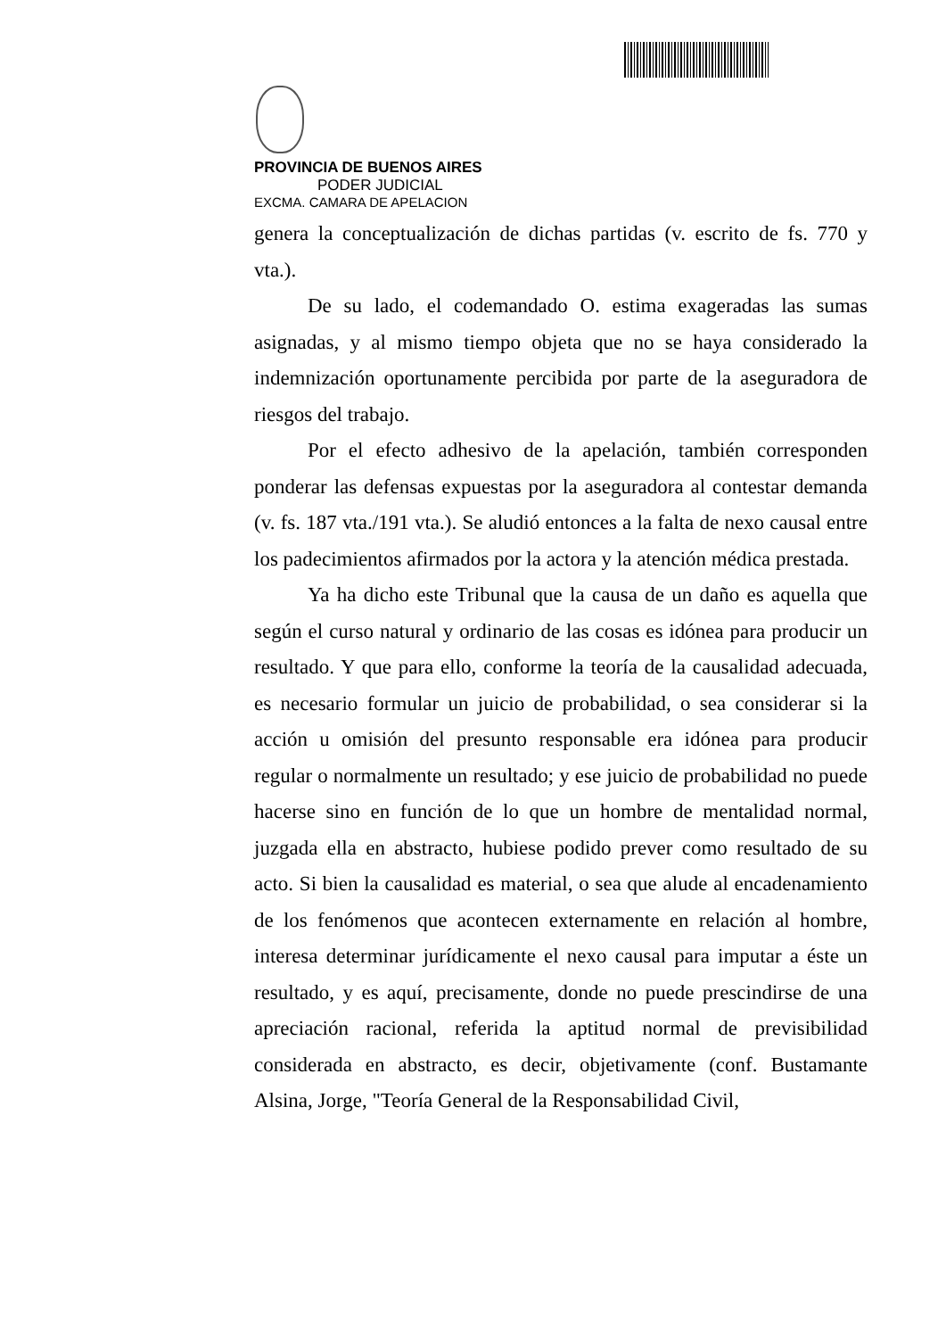PROVINCIA DE BUENOS AIRES
PODER JUDICIAL
EXCMA. CAMARA DE APELACION
genera la conceptualización de dichas partidas (v. escrito de fs. 770 y vta.).
De su lado, el codemandado O. estima exageradas las sumas asignadas, y al mismo tiempo objeta que no se haya considerado la indemnización oportunamente percibida por parte de la aseguradora de riesgos del trabajo.
Por el efecto adhesivo de la apelación, también corresponden ponderar las defensas expuestas por la aseguradora al contestar demanda (v. fs. 187 vta./191 vta.). Se aludió entonces a la falta de nexo causal entre los padecimientos afirmados por la actora y la atención médica prestada.
Ya ha dicho este Tribunal que la causa de un daño es aquella que según el curso natural y ordinario de las cosas es idónea para producir un resultado. Y que para ello, conforme la teoría de la causalidad adecuada, es necesario formular un juicio de probabilidad, o sea considerar si la acción u omisión del presunto responsable era idónea para producir regular o normalmente un resultado; y ese juicio de probabilidad no puede hacerse sino en función de lo que un hombre de mentalidad normal, juzgada ella en abstracto, hubiese podido prever como resultado de su acto. Si bien la causalidad es material, o sea que alude al encadenamiento de los fenómenos que acontecen externamente en relación al hombre, interesa determinar jurídicamente el nexo causal para imputar a éste un resultado, y es aquí, precisamente, donde no puede prescindirse de una apreciación racional, referida la aptitud normal de previsibilidad considerada en abstracto, es decir, objetivamente (conf. Bustamante Alsina, Jorge, "Teoría General de la Responsabilidad Civil,